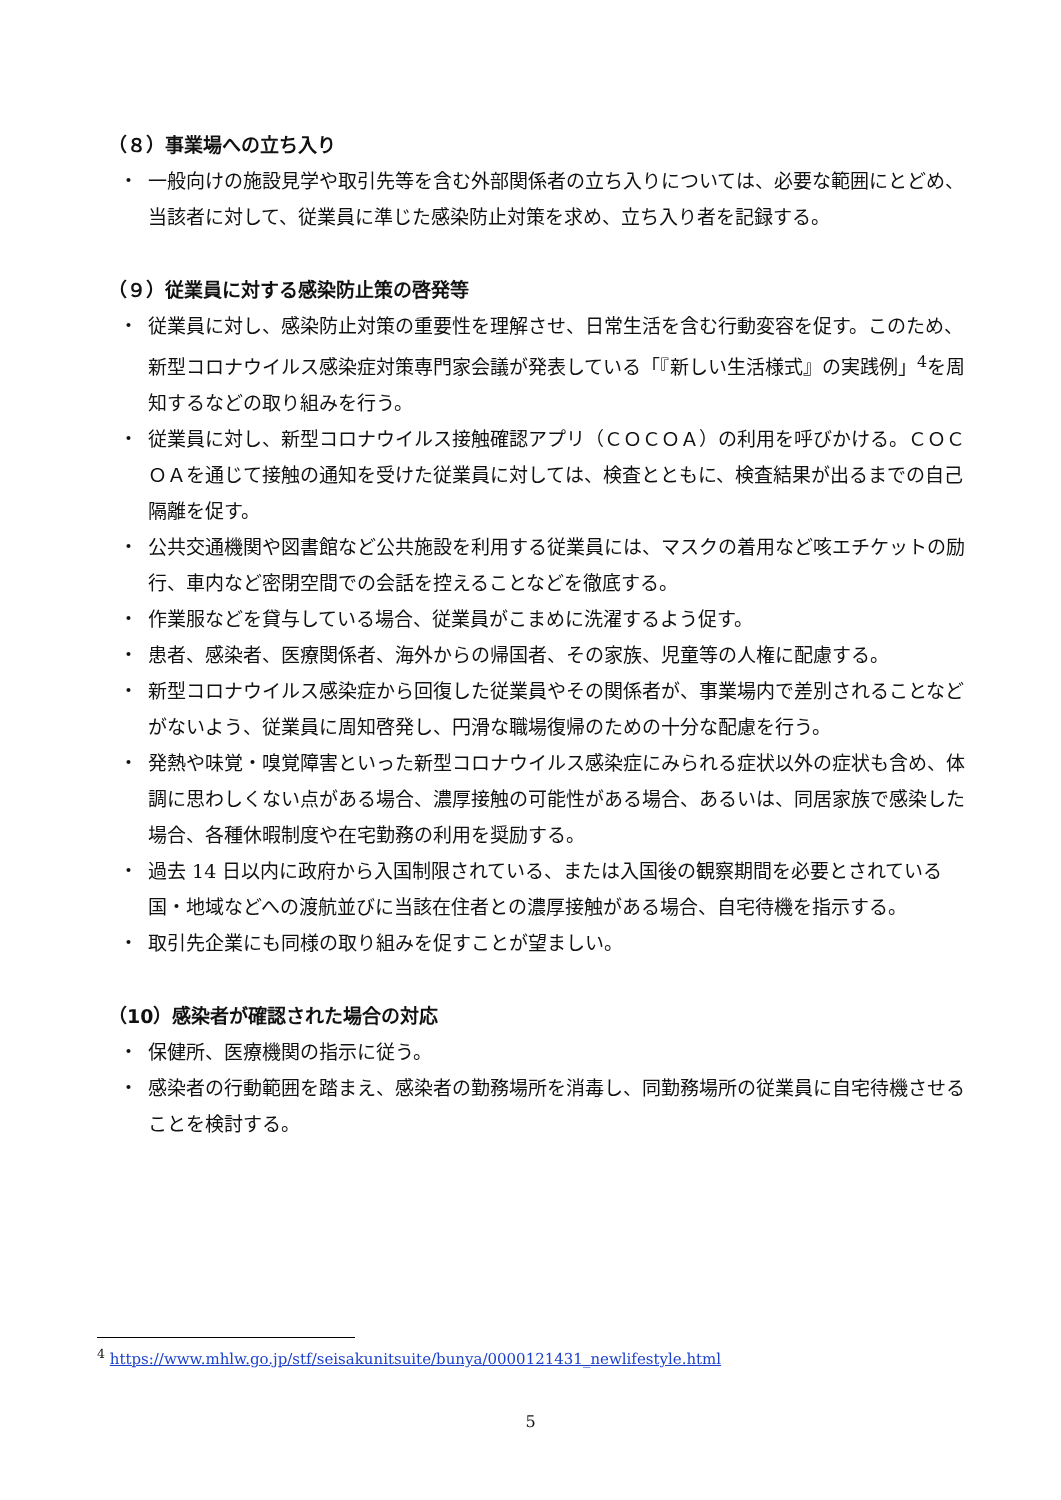（８）事業場への立ち入り
・ 一般向けの施設見学や取引先等を含む外部関係者の立ち入りについては、必要な範囲にとどめ、当該者に対して、従業員に準じた感染防止対策を求め、立ち入り者を記録する。
（９）従業員に対する感染防止策の啓発等
・ 従業員に対し、感染防止対策の重要性を理解させ、日常生活を含む行動変容を促す。このため、新型コロナウイルス感染症対策専門家会議が発表している「『新しい生活様式』の実践例」<sup>4</sup>を周知するなどの取り組みを行う。
・ 従業員に対し、新型コロナウイルス接触確認アプリ（ＣＯＣＯＡ）の利用を呼びかける。ＣＯＣＯＡを通じて接触の通知を受けた従業員に対しては、検査とともに、検査結果が出るまでの自己隔離を促す。
・ 公共交通機関や図書館など公共施設を利用する従業員には、マスクの着用など咳エチケットの励行、車内など密閉空間での会話を控えることなどを徹底する。
・ 作業服などを貸与している場合、従業員がこまめに洗濯するよう促す。
・ 患者、感染者、医療関係者、海外からの帰国者、その家族、児童等の人権に配慮する。
・ 新型コロナウイルス感染症から回復した従業員やその関係者が、事業場内で差別されることなどがないよう、従業員に周知啓発し、円滑な職場復帰のための十分な配慮を行う。
・ 発熱や味覚・嗅覚障害といった新型コロナウイルス感染症にみられる症状以外の症状も含め、体調に思わしくない点がある場合、濃厚接触の可能性がある場合、あるいは、同居家族で感染した場合、各種休暇制度や在宅勤務の利用を奨励する。
・ 過去 14 日以内に政府から入国制限されている、または入国後の観察期間を必要とされている国・地域などへの渡航並びに当該在住者との濃厚接触がある場合、自宅待機を指示する。
・ 取引先企業にも同様の取り組みを促すことが望ましい。
（10）感染者が確認された場合の対応
・ 保健所、医療機関の指示に従う。
・ 感染者の行動範囲を踏まえ、感染者の勤務場所を消毒し、同勤務場所の従業員に自宅待機させることを検討する。
<sup>4</sup> https://www.mhlw.go.jp/stf/seisakunitsuite/bunya/0000121431_newlifestyle.html
5